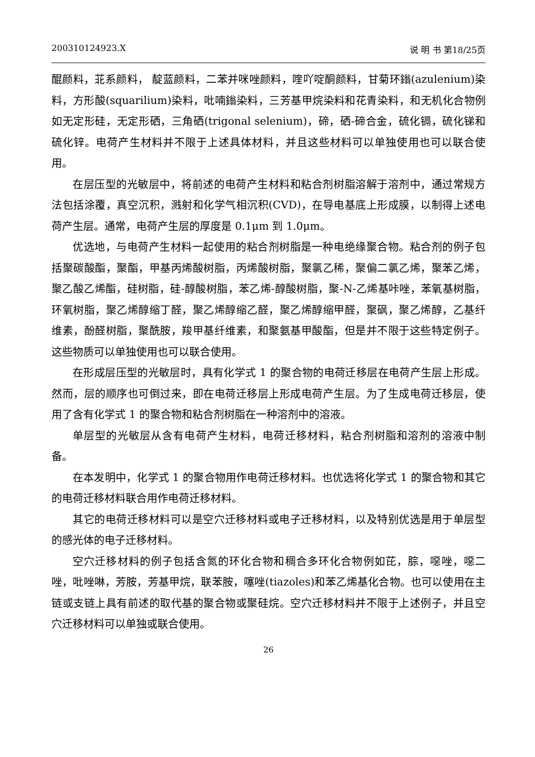200310124923.X 说 明 书 第18/25页
醌颜料，苝系颜料， 靛蓝颜料，二苯并咪唑颜料，喹吖啶酮颜料，甘菊环鎓(azulenium)染料，方形酸(squarilium)染料，吡喃鎓染料，三芳基甲烷染料和花青染料，和无机化合物例如无定形硅，无定形硒，三角硒(trigonal selenium)，碲，硒-碲合金，硫化镉，硫化锑和硫化锌。电荷产生材料并不限于上述具体材料，并且这些材料可以单独使用也可以联合使用。
在层压型的光敏层中，将前述的电荷产生材料和粘合剂树脂溶解于溶剂中，通过常规方法包括涂覆，真空沉积，溅射和化学气相沉积(CVD)，在导电基底上形成膜，以制得上述电荷产生层。通常，电荷产生层的厚度是 0.1μm 到 1.0μm。
优选地，与电荷产生材料一起使用的粘合剂树脂是一种电绝缘聚合物。粘合剂的例子包括聚碳酸酯，聚酯，甲基丙烯酸树脂，丙烯酸树脂，聚氯乙稀，聚偏二氯乙烯，聚苯乙烯，聚乙酸乙烯酯，硅树脂，硅-醇酸树脂，苯乙烯-醇酸树脂，聚-N-乙烯基咔唑，苯氧基树脂，环氧树脂，聚乙烯醇缩丁醛，聚乙烯醇缩乙醛，聚乙烯醇缩甲醛，聚砜，聚乙烯醇，乙基纤维素，酚醛树脂，聚酰胺，羧甲基纤维素，和聚氨基甲酸酯，但是并不限于这些特定例子。这些物质可以单独使用也可以联合使用。
在形成层压型的光敏层时，具有化学式 1 的聚合物的电荷迁移层在电荷产生层上形成。然而，层的顺序也可倒过来，即在电荷迁移层上形成电荷产生层。为了生成电荷迁移层，使用了含有化学式 1 的聚合物和粘合剂树脂在一种溶剂中的溶液。
单层型的光敏层从含有电荷产生材料，电荷迁移材料，粘合剂树脂和溶剂的溶液中制备。
在本发明中，化学式 1 的聚合物用作电荷迁移材料。也优选将化学式 1 的聚合物和其它的电荷迁移材料联合用作电荷迁移材料。
其它的电荷迁移材料可以是空穴迁移材料或电子迁移材料，以及特别优选是用于单层型的感光体的电子迁移材料。
空穴迁移材料的例子包括含氮的环化合物和稠合多环化合物例如芘，腙，噁唑，噁二唑，吡唑啉，芳胺，芳基甲烷，联苯胺，噻唑(tiazoles)和苯乙烯基化合物。也可以使用在主链或支链上具有前述的取代基的聚合物或聚硅烷。空穴迁移材料并不限于上述例子，并且空穴迁移材料可以单独或联合使用。
26